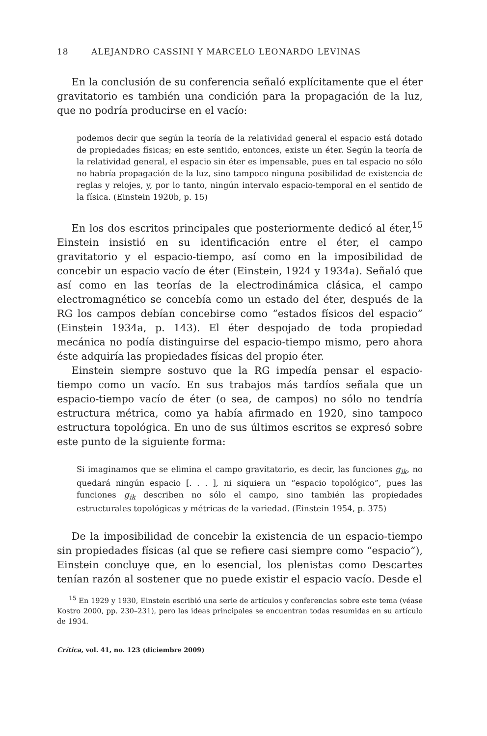18 ALEJANDRO CASSINI Y MARCELO LEONARDO LEVINAS
En la conclusión de su conferencia señaló explícitamente que el éter gravitatorio es también una condición para la propagación de la luz, que no podría producirse en el vacío:
podemos decir que según la teoría de la relatividad general el espacio está dotado de propiedades físicas; en este sentido, entonces, existe un éter. Según la teoría de la relatividad general, el espacio sin éter es impensable, pues en tal espacio no sólo no habría propagación de la luz, sino tampoco ninguna posibilidad de existencia de reglas y relojes, y, por lo tanto, ningún intervalo espacio-temporal en el sentido de la física. (Einstein 1920b, p. 15)
En los dos escritos principales que posteriormente dedicó al éter,<sup>15</sup> Einstein insistió en su identificación entre el éter, el campo gravitatorio y el espacio-tiempo, así como en la imposibilidad de concebir un espacio vacío de éter (Einstein, 1924 y 1934a). Señaló que así como en las teorías de la electrodinámica clásica, el campo electromagnético se concebía como un estado del éter, después de la RG los campos debían concebirse como “estados físicos del espacio” (Einstein 1934a, p. 143). El éter despojado de toda propiedad mecánica no podía distinguirse del espacio-tiempo mismo, pero ahora éste adquiría las propiedades físicas del propio éter.
Einstein siempre sostuvo que la RG impedía pensar el espacio-tiempo como un vacío. En sus trabajos más tardíos señala que un espacio-tiempo vacío de éter (o sea, de campos) no sólo no tendría estructura métrica, como ya había afirmado en 1920, sino tampoco estructura topológica. En uno de sus últimos escritos se expresó sobre este punto de la siguiente forma:
Si imaginamos que se elimina el campo gravitatorio, es decir, las funciones g<sub>ik</sub>, no quedará ningún espacio [. . . ], ni siquiera un “espacio topológico”, pues las funciones g<sub>ik</sub> describen no sólo el campo, sino también las propiedades estructurales topológicas y métricas de la variedad. (Einstein 1954, p. 375)
De la imposibilidad de concebir la existencia de un espacio-tiempo sin propiedades físicas (al que se refiere casi siempre como “espacio”), Einstein concluye que, en lo esencial, los plenistas como Descartes tenían razón al sostener que no puede existir el espacio vacío. Desde el
<sup>15</sup> En 1929 y 1930, Einstein escribió una serie de artículos y conferencias sobre este tema (véase Kostro 2000, pp. 230–231), pero las ideas principales se encuentran todas resumidas en su artículo de 1934.
Crítica, vol. 41, no. 123 (diciembre 2009)